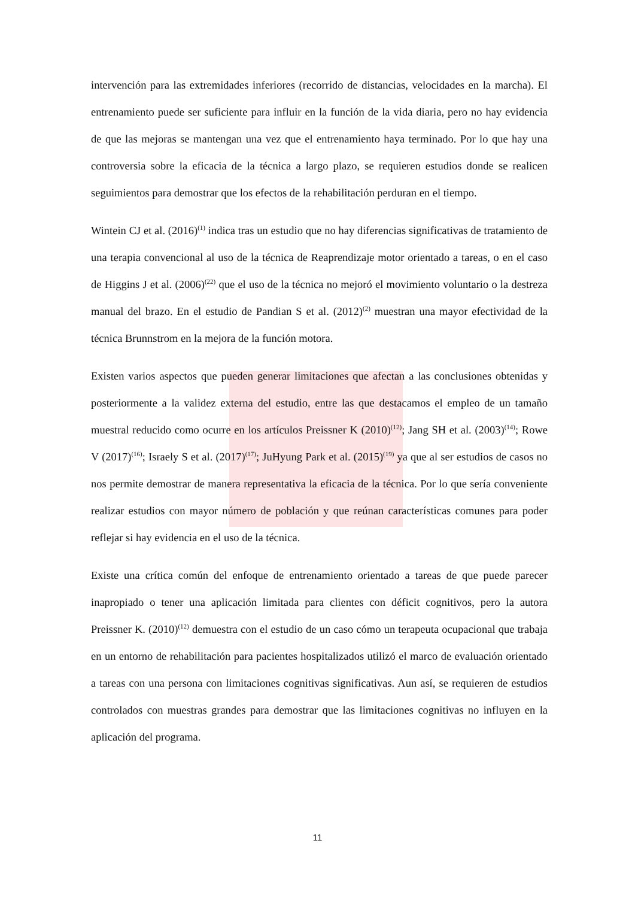intervención para las extremidades inferiores (recorrido de distancias, velocidades en la marcha). El entrenamiento puede ser suficiente para influir en la función de la vida diaria, pero no hay evidencia de que las mejoras se mantengan una vez que el entrenamiento haya terminado. Por lo que hay una controversia sobre la eficacia de la técnica a largo plazo, se requieren estudios donde se realicen seguimientos para demostrar que los efectos de la rehabilitación perduran en el tiempo.
Wintein CJ et al. (2016)<sup>(1)</sup> indica tras un estudio que no hay diferencias significativas de tratamiento de una terapia convencional al uso de la técnica de Reaprendizaje motor orientado a tareas, o en el caso de Higgins J et al. (2006)<sup>(22)</sup> que el uso de la técnica no mejoró el movimiento voluntario o la destreza manual del brazo. En el estudio de Pandian S et al. (2012)<sup>(2)</sup> muestran una mayor efectividad de la técnica Brunnstrom en la mejora de la función motora.
Existen varios aspectos que pueden generar limitaciones que afectan a las conclusiones obtenidas y posteriormente a la validez externa del estudio, entre las que destacamos el empleo de un tamaño muestral reducido como ocurre en los artículos Preissner K (2010)<sup>(12)</sup>; Jang SH et al. (2003)<sup>(14)</sup>; Rowe V (2017)<sup>(16)</sup>; Israely S et al. (2017)<sup>(17)</sup>; JuHyung Park et al. (2015)<sup>(19)</sup> ya que al ser estudios de casos no nos permite demostrar de manera representativa la eficacia de la técnica. Por lo que sería conveniente realizar estudios con mayor número de población y que reúnan características comunes para poder reflejar si hay evidencia en el uso de la técnica.
Existe una crítica común del enfoque de entrenamiento orientado a tareas de que puede parecer inapropiado o tener una aplicación limitada para clientes con déficit cognitivos, pero la autora Preissner K. (2010)<sup>(12)</sup> demuestra con el estudio de un caso cómo un terapeuta ocupacional que trabaja en un entorno de rehabilitación para pacientes hospitalizados utilizó el marco de evaluación orientado a tareas con una persona con limitaciones cognitivas significativas. Aun así, se requieren de estudios controlados con muestras grandes para demostrar que las limitaciones cognitivas no influyen en la aplicación del programa.
11